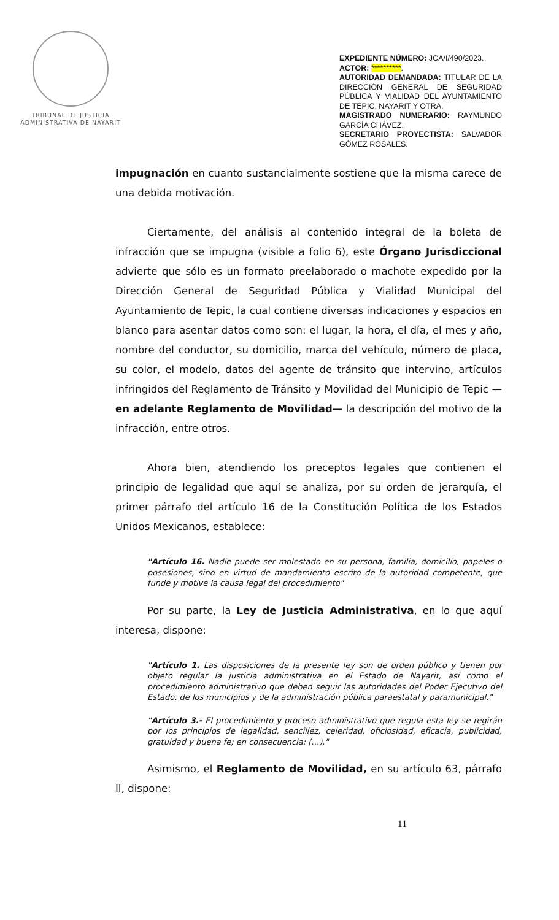TRIBUNAL DE JUSTICIA
ADMINISTRATIVA DE NAYARIT
EXPEDIENTE NÚMERO: JCA/I/490/2023.
ACTOR: **********.
AUTORIDAD DEMANDADA: TITULAR DE LA DIRECCIÓN GENERAL DE SEGURIDAD PÚBLICA Y VIALIDAD DEL AYUNTAMIENTO DE TEPIC, NAYARIT Y OTRA.
MAGISTRADO NUMERARIO: RAYMUNDO GARCÍA CHÁVEZ.
SECRETARIO PROYECTISTA: SALVADOR GÓMEZ ROSALES.
impugnación en cuanto sustancialmente sostiene que la misma carece de una debida motivación.
Ciertamente, del análisis al contenido integral de la boleta de infracción que se impugna (visible a folio 6), este Órgano Jurisdiccional advierte que sólo es un formato preelaborado o machote expedido por la Dirección General de Seguridad Pública y Vialidad Municipal del Ayuntamiento de Tepic, la cual contiene diversas indicaciones y espacios en blanco para asentar datos como son: el lugar, la hora, el día, el mes y año, nombre del conductor, su domicilio, marca del vehículo, número de placa, su color, el modelo, datos del agente de tránsito que intervino, artículos infringidos del Reglamento de Tránsito y Movilidad del Municipio de Tepic —en adelante Reglamento de Movilidad— la descripción del motivo de la infracción, entre otros.
Ahora bien, atendiendo los preceptos legales que contienen el principio de legalidad que aquí se analiza, por su orden de jerarquía, el primer párrafo del artículo 16 de la Constitución Política de los Estados Unidos Mexicanos, establece:
"Artículo 16. Nadie puede ser molestado en su persona, familia, domicilio, papeles o posesiones, sino en virtud de mandamiento escrito de la autoridad competente, que funde y motive la causa legal del procedimiento"
Por su parte, la Ley de Justicia Administrativa, en lo que aquí interesa, dispone:
"Artículo 1. Las disposiciones de la presente ley son de orden público y tienen por objeto regular la justicia administrativa en el Estado de Nayarit, así como el procedimiento administrativo que deben seguir las autoridades del Poder Ejecutivo del Estado, de los municipios y de la administración pública paraestatal y paramunicipal."
"Artículo 3.- El procedimiento y proceso administrativo que regula esta ley se regirán por los principios de legalidad, sencillez, celeridad, oficiosidad, eficacia, publicidad, gratuidad y buena fe; en consecuencia: (…)."
Asimismo, el Reglamento de Movilidad, en su artículo 63, párrafo II, dispone:
11